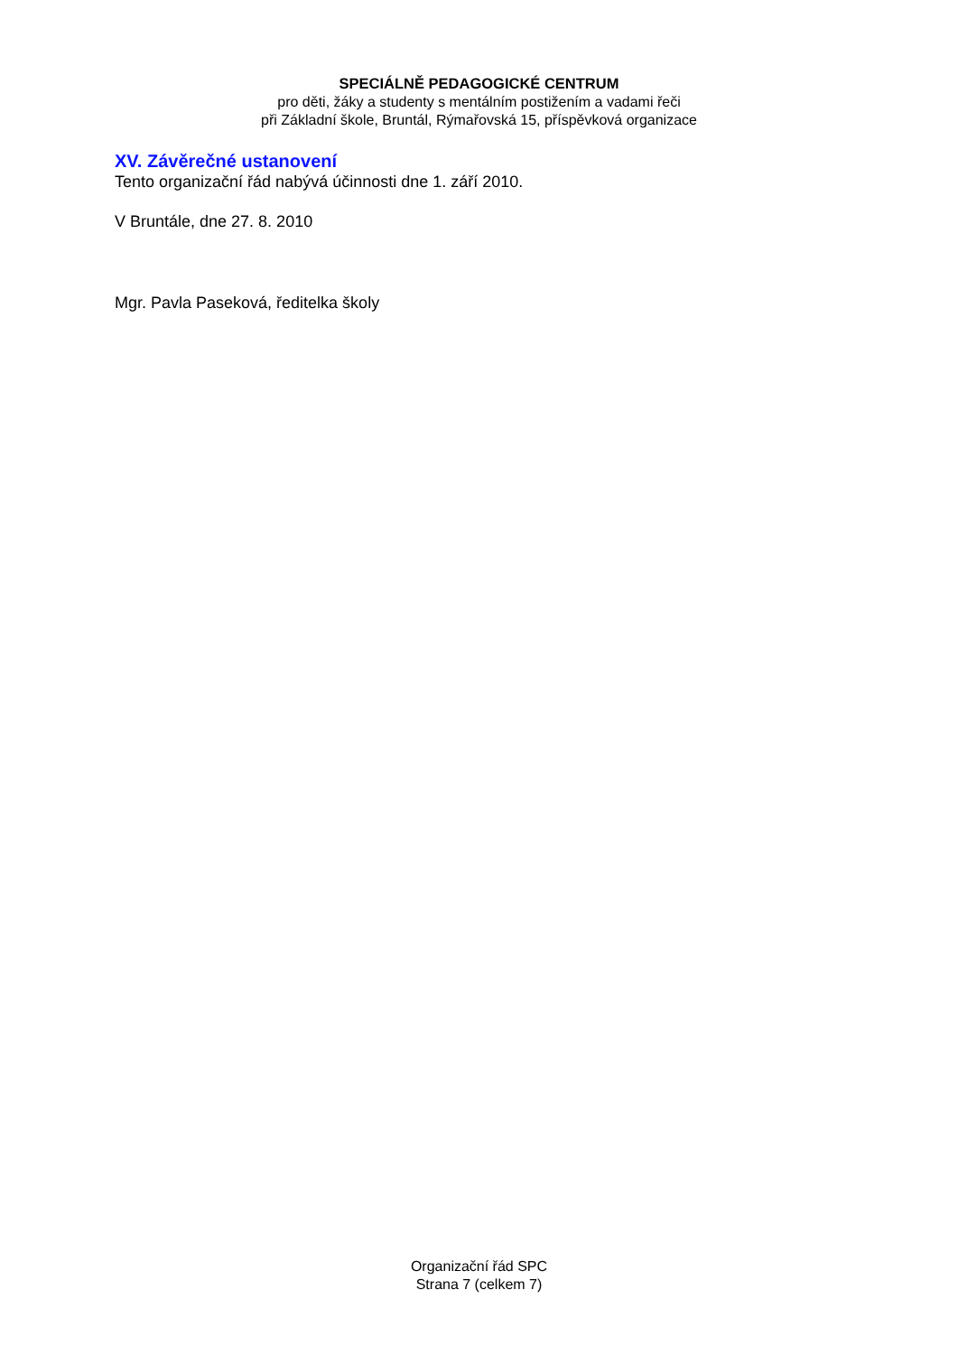SPECIÁLNĚ PEDAGOGICKÉ CENTRUM
pro děti, žáky a studenty s mentálním postižením a vadami řeči
při Základní škole, Bruntál, Rýmařovská 15, příspěvková organizace
XV. Závěrečné ustanovení
Tento organizační řád nabývá účinnosti dne 1. září 2010.
V Bruntále, dne 27. 8. 2010
Mgr. Pavla Paseková, ředitelka školy
Organizační řád SPC
Strana 7 (celkem 7)